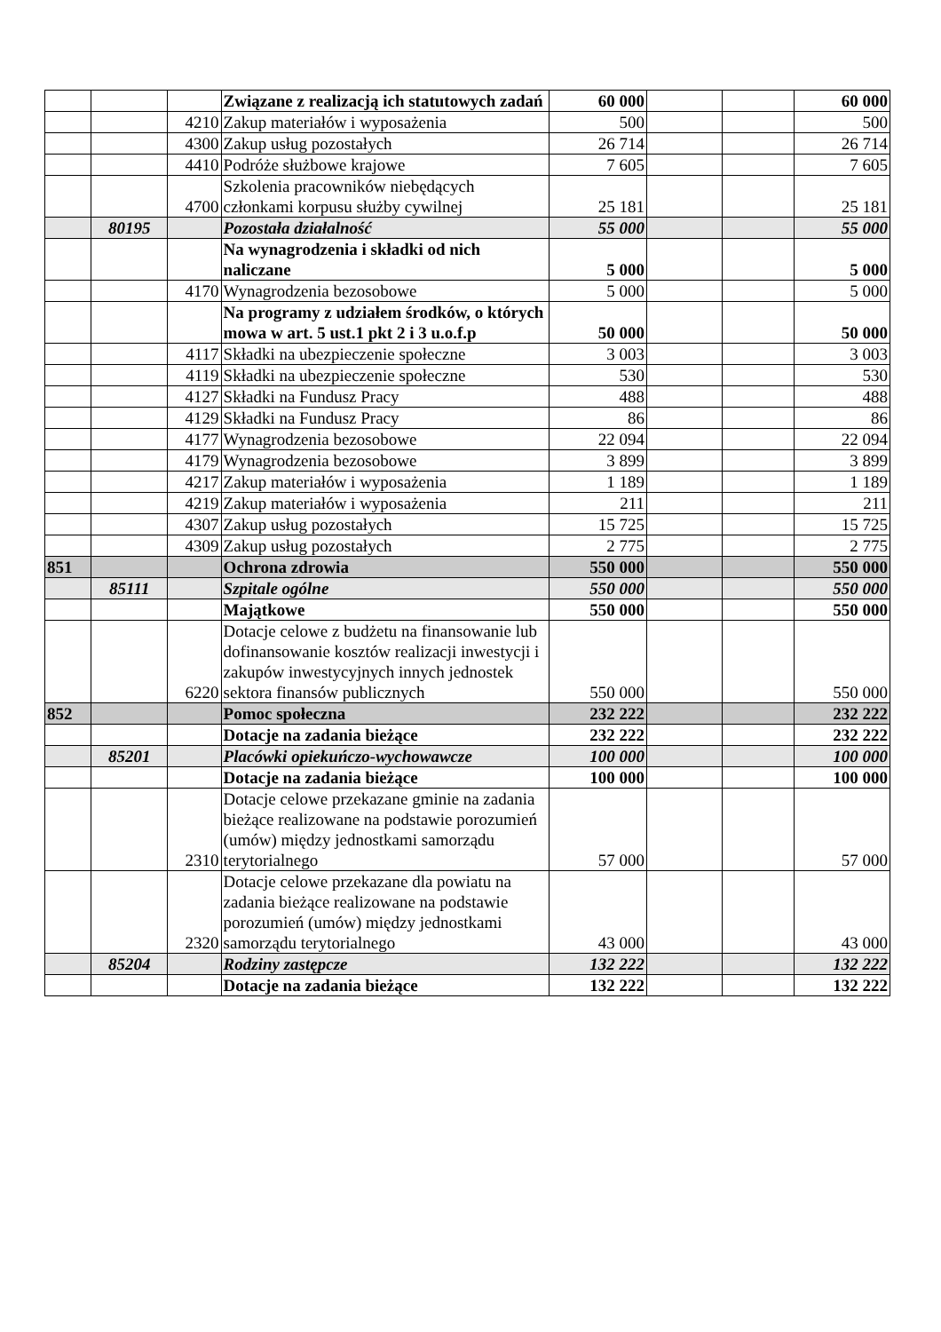| | | | Związane z realizacją ich statutowych zadań | 60 000 | | | 60 000 |
| | | 4210 | Zakup materiałów i wyposażenia | 500 | | | 500 |
| | | 4300 | Zakup usług pozostałych | 26 714 | | | 26 714 |
| | | 4410 | Podróże służbowe krajowe | 7 605 | | | 7 605 |
| | | 4700 | Szkolenia pracowników niebędących członkami korpusu służby cywilnej | 25 181 | | | 25 181 |
| | 80195 | | Pozostała działalność | 55 000 | | | 55 000 |
| | | | Na wynagrodzenia i składki od nich naliczane | 5 000 | | | 5 000 |
| | | 4170 | Wynagrodzenia bezosobowe | 5 000 | | | 5 000 |
| | | | Na programy z udziałem środków, o których mowa w art. 5 ust.1 pkt 2 i 3 u.o.f.p | 50 000 | | | 50 000 |
| | | 4117 | Składki na ubezpieczenie społeczne | 3 003 | | | 3 003 |
| | | 4119 | Składki na ubezpieczenie społeczne | 530 | | | 530 |
| | | 4127 | Składki na Fundusz Pracy | 488 | | | 488 |
| | | 4129 | Składki na Fundusz Pracy | 86 | | | 86 |
| | | 4177 | Wynagrodzenia bezosobowe | 22 094 | | | 22 094 |
| | | 4179 | Wynagrodzenia bezosobowe | 3 899 | | | 3 899 |
| | | 4217 | Zakup materiałów i wyposażenia | 1 189 | | | 1 189 |
| | | 4219 | Zakup materiałów i wyposażenia | 211 | | | 211 |
| | | 4307 | Zakup usług pozostałych | 15 725 | | | 15 725 |
| | | 4309 | Zakup usług pozostałych | 2 775 | | | 2 775 |
| 851 | | | Ochrona zdrowia | 550 000 | | | 550 000 |
| | 85111 | | Szpitale ogólne | 550 000 | | | 550 000 |
| | | | Majątkowe | 550 000 | | | 550 000 |
| | | 6220 | Dotacje celowe z budżetu na finansowanie lub dofinansowanie kosztów realizacji inwestycji i zakupów inwestycyjnych innych jednostek sektora finansów publicznych | 550 000 | | | 550 000 |
| 852 | | | Pomoc społeczna | 232 222 | | | 232 222 |
| | | | Dotacje na zadania bieżące | 232 222 | | | 232 222 |
| | 85201 | | Placówki opiekuńczo-wychowawcze | 100 000 | | | 100 000 |
| | | | Dotacje na zadania bieżące | 100 000 | | | 100 000 |
| | | 2310 | Dotacje celowe przekazane gminie na zadania bieżące realizowane na podstawie porozumień (umów) między jednostkami samorządu terytorialnego | 57 000 | | | 57 000 |
| | | 2320 | Dotacje celowe przekazane dla powiatu na zadania bieżące realizowane na podstawie porozumień (umów) między jednostkami samorządu terytorialnego | 43 000 | | | 43 000 |
| | 85204 | | Rodziny zastępcze | 132 222 | | | 132 222 |
| | | | Dotacje na zadania bieżące | 132 222 | | | 132 222 |